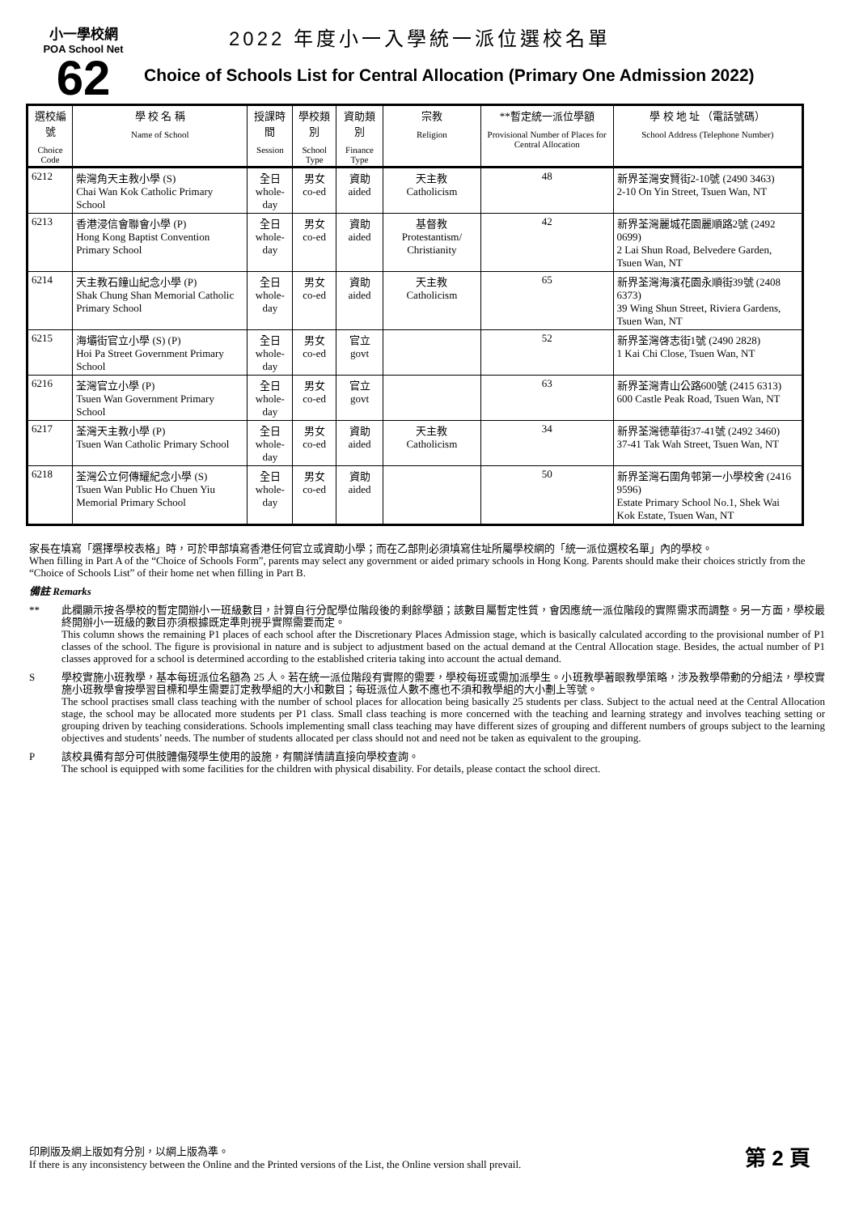小一學校網
POA School Net
62
2022 年度小一入學統一派位選校名單
Choice of Schools List for Central Allocation (Primary One Admission 2022)
| 選校編號 Choice Code | 學 校 名 稱 Name of School | 授課時間 Session | 學校類別 School Type | 資助類別 Finance Type | 宗教 Religion | **暫定統一派位學額 Provisional Number of Places for Central Allocation | 學 校 地 址 （電話號碼） School Address (Telephone Number) |
| --- | --- | --- | --- | --- | --- | --- | --- |
| 6212 | 柴灣角天主教小學 (S) Chai Wan Kok Catholic Primary School | 全日 whole-day | 男女 co-ed | 資助 aided | 天主教 Catholicism | 48 | 新界荃灣安賢街2-10號 (2490 3463) 2-10 On Yin Street, Tsuen Wan, NT |
| 6213 | 香港浸信會聯會小學 (P) Hong Kong Baptist Convention Primary School | 全日 whole-day | 男女 co-ed | 資助 aided | 基督教 Protestantism/ Christianity | 42 | 新界荃灣麗城花園麗順路2號 (2492 0699) 2 Lai Shun Road, Belvedere Garden, Tsuen Wan, NT |
| 6214 | 天主教石鐘山紀念小學 (P) Shak Chung Shan Memorial Catholic Primary School | 全日 whole-day | 男女 co-ed | 資助 aided | 天主教 Catholicism | 65 | 新界荃灣海濱花園永順街39號 (2408 6373) 39 Wing Shun Street, Riviera Gardens, Tsuen Wan, NT |
| 6215 | 海壩街官立小學 (S) (P) Hoi Pa Street Government Primary School | 全日 whole-day | 男女 co-ed | 官立 govt | | 52 | 新界荃灣啓志街1號 (2490 2828) 1 Kai Chi Close, Tsuen Wan, NT |
| 6216 | 荃灣官立小學 (P) Tsuen Wan Government Primary School | 全日 whole-day | 男女 co-ed | 官立 govt | | 63 | 新界荃灣青山公路600號 (2415 6313) 600 Castle Peak Road, Tsuen Wan, NT |
| 6217 | 荃灣天主教小學 (P) Tsuen Wan Catholic Primary School | 全日 whole-day | 男女 co-ed | 資助 aided | 天主教 Catholicism | 34 | 新界荃灣德華街37-41號 (2492 3460) 37-41 Tak Wah Street, Tsuen Wan, NT |
| 6218 | 荃灣公立何傳耀紀念小學 (S) Tsuen Wan Public Ho Chuen Yiu Memorial Primary School | 全日 whole-day | 男女 co-ed | 資助 aided | | 50 | 新界荃灣石圍角邨第一小學校舍 (2416 9596) Estate Primary School No.1, Shek Wai Kok Estate, Tsuen Wan, NT |
家長在填寫「選擇學校表格」時，可於甲部填寫香港任何官立或資助小學；而在乙部則必須填寫住址所屬學校網的「統一派位選校名單」內的學校。
When filling in Part A of the “Choice of Schools Form”, parents may select any government or aided primary schools in Hong Kong. Parents should make their choices strictly from the “Choice of Schools List” of their home net when filling in Part B.
備註 Remarks
** 此欄顯示按各學校的暫定開辦小一班級數目，計算自行分配學位階段後的剩餘學額；該數目屬暫定性質，會因應統一派位階段的實際需求而調整。另一方面，學校最終開辦小一班級的數目亦須根據既定準則視乎實際需要而定。
This column shows the remaining P1 places of each school after the Discretionary Places Admission stage, which is basically calculated according to the provisional number of P1 classes of the school. The figure is provisional in nature and is subject to adjustment based on the actual demand at the Central Allocation stage. Besides, the actual number of P1 classes approved for a school is determined according to the established criteria taking into account the actual demand.
S 學校實施小班教學，基本每班派位名額為 25 人。若在統一派位階段有實際的需要，學校每班或需加派學生。小班教學著眼教學策略，涉及教學帶動的分組法，學校實施小班教學會按學習目標和學生需要訂定教學組的大小和數目；每班派位人數不應也不須和教學組的大小劃上等號。
The school practises small class teaching with the number of school places for allocation being basically 25 students per class. Subject to the actual need at the Central Allocation stage, the school may be allocated more students per P1 class. Small class teaching is more concerned with the teaching and learning strategy and involves teaching setting or grouping driven by teaching considerations. Schools implementing small class teaching may have different sizes of grouping and different numbers of groups subject to the learning objectives and students’ needs. The number of students allocated per class should not and need not be taken as equivalent to the grouping.
P 該校具備有部分可供肢體傷殘學生使用的設施，有關詳情請直接向學校查詢。
The school is equipped with some facilities for the children with physical disability. For details, please contact the school direct.
印刷版及網上版如有分別，以網上版為準。
If there is any inconsistency between the Online and the Printed versions of the List, the Online version shall prevail.
第 2 頁